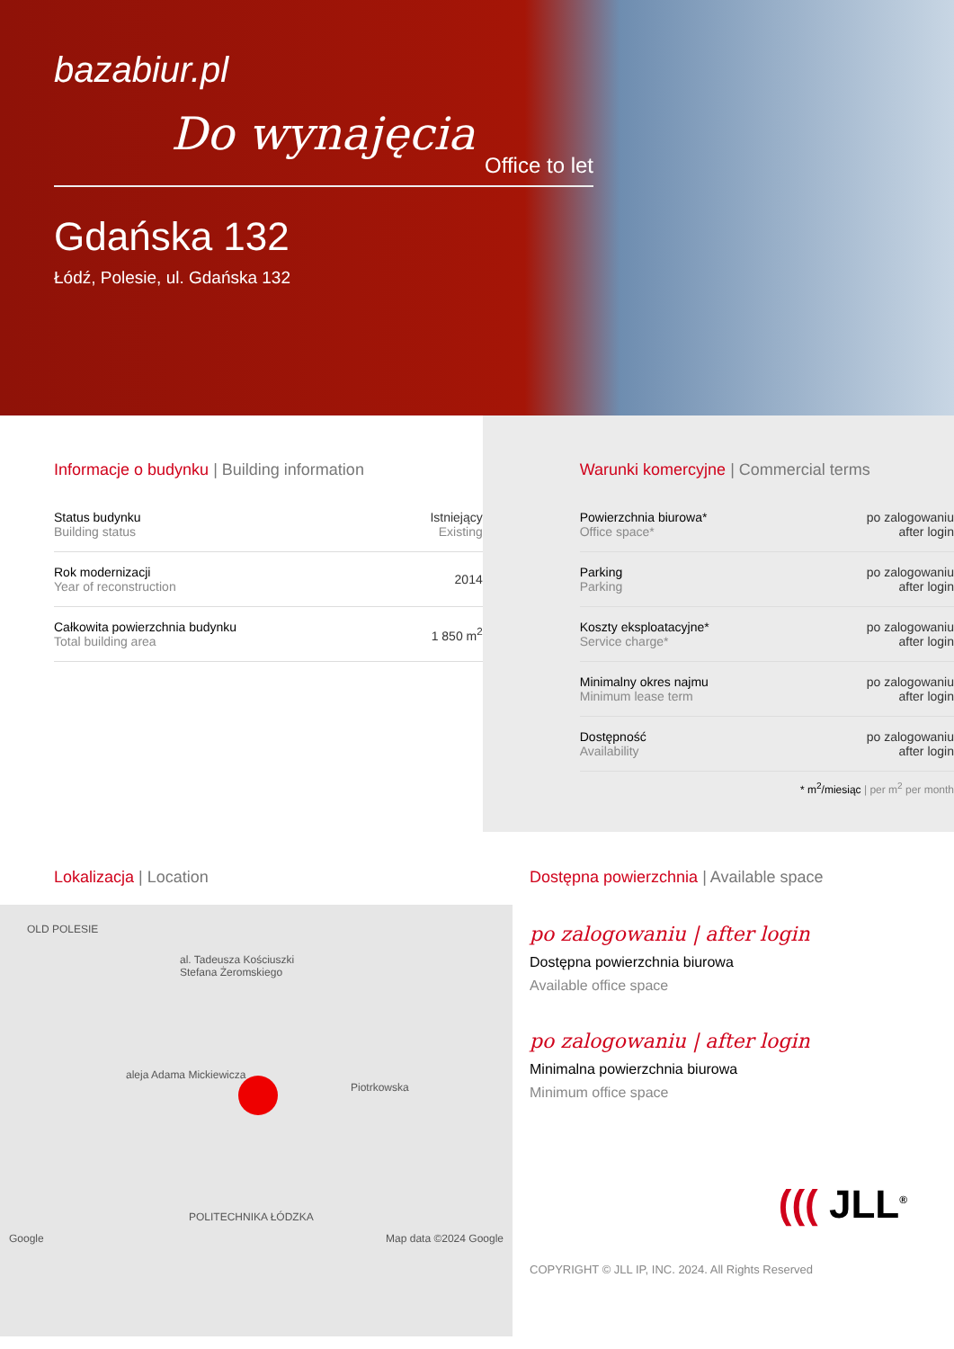bazabiur.pl
Do wynajęcia
Office to let
Gdańska 132
Łódź, Polesie, ul. Gdańska 132
Informacje o budynku | Building information
| Status budynku Building status | Istniejący Existing |
| Rok modernizacji Year of reconstruction | 2014 |
| Całkowita powierzchnia budynku Total building area | 1 850 m<sup>2</sup> |
Warunki komercyjne | Commercial terms
| Powierzchnia biurowa* Office space* | po zalogowaniu after login |
| Parking Parking | po zalogowaniu after login |
| Koszty eksploatacyjne* Service charge* | po zalogowaniu after login |
| Minimalny okres najmu Minimum lease term | po zalogowaniu after login |
| Dostępność Availability | po zalogowaniu after login |
* m<sup>2</sup>/miesiąc | per m<sup>2</sup> per month
Lokalizacja | Location
OLD POLESIE
al. Tadeusza Kościuszki
Stefana Żeromskiego
aleja Adama Mickiewicza
Piotrkowska
POLITECHNIKA ŁÓDZKA
Google Map data ©2024 Google
Dostępna powierzchnia | Available space
po zalogowaniu | after login
Dostępna powierzchnia biurowa
Available office space
po zalogowaniu | after login
Minimalna powierzchnia biurowa
Minimum office space
((( JLL<sup>®</sup>
COPYRIGHT © JLL IP, INC. 2024. All Rights Reserved